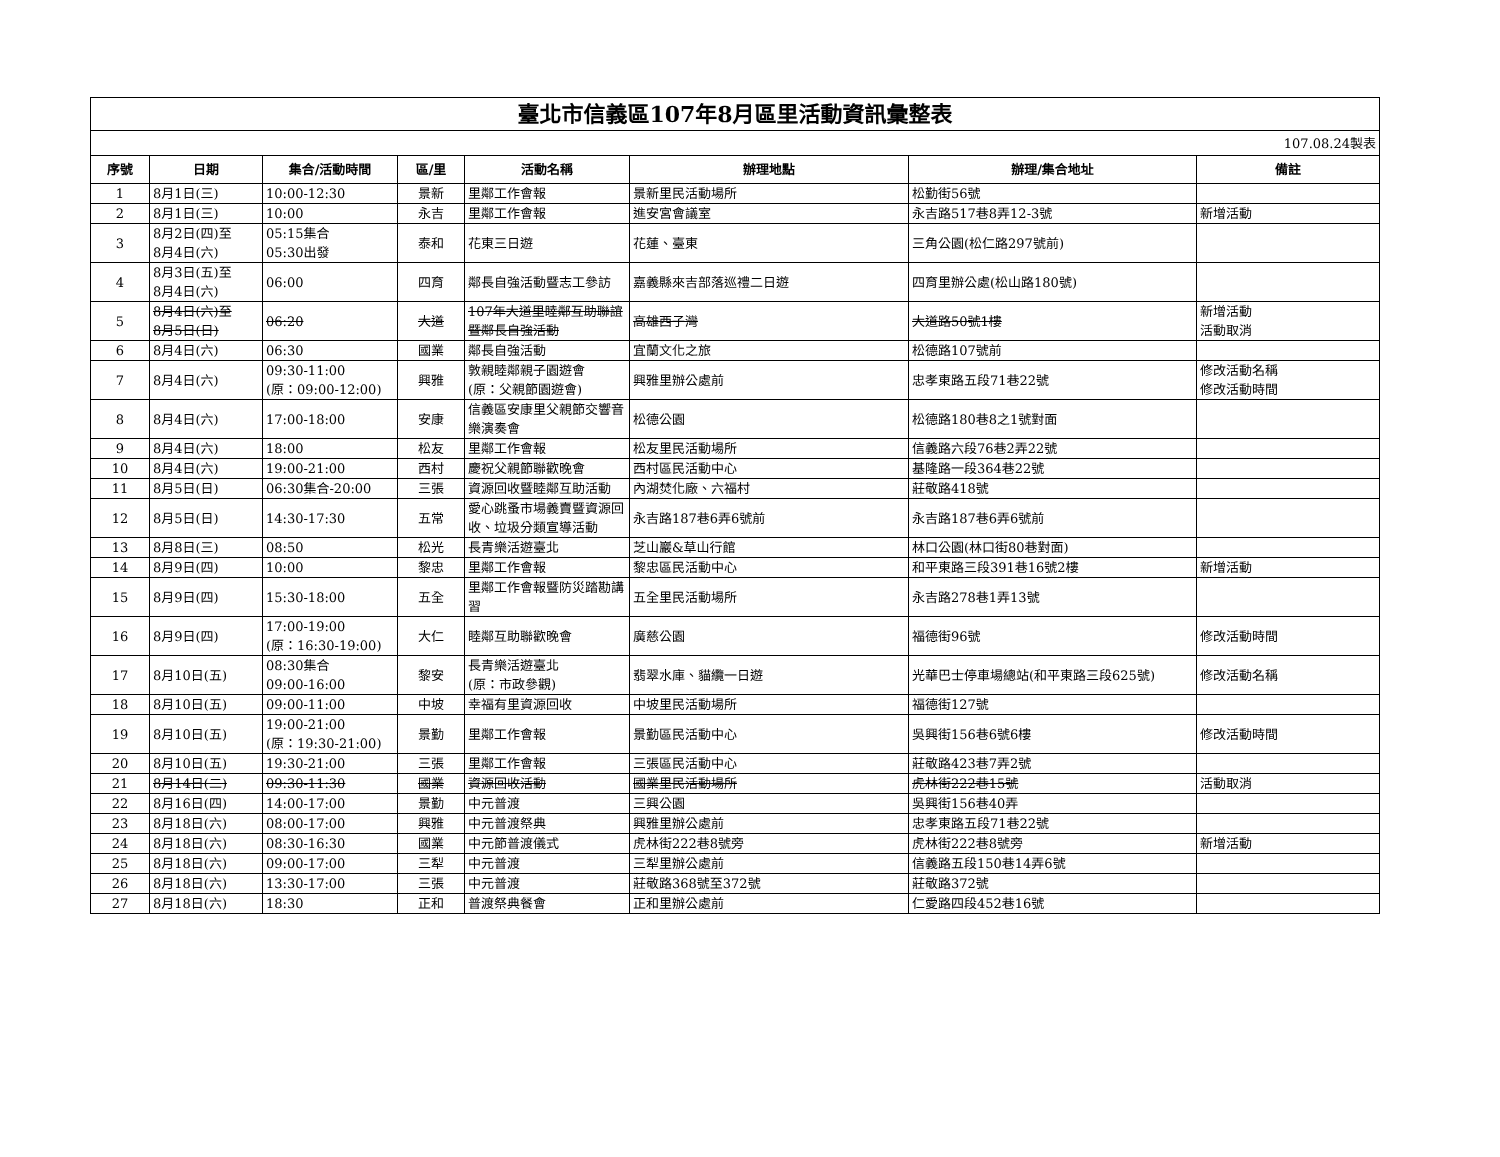| 臺北市信義區107年8月區里活動資訊彙整表 | | | | | | | |
| 107.08.24製表 | | | | | | | |
| 序號 | 日期 | 集合/活動時間 | 區/里 | 活動名稱 | 辦理地點 | 辦理/集合地址 | 備註 |
| 1 | 8月1日(三) | 10:00-12:30 | 景新 | 里鄰工作會報 | 景新里民活動場所 | 松勤街56號 | |
| 2 | 8月1日(三) | 10:00 | 永吉 | 里鄰工作會報 | 進安宮會議室 | 永吉路517巷8弄12-3號 | 新增活動 |
| 3 | 8月2日(四)至 8月4日(六) | 05:15集合 05:30出發 | 泰和 | 花東三日遊 | 花蓮、臺東 | 三角公園(松仁路297號前) | |
| 4 | 8月3日(五)至 8月4日(六) | 06:00 | 四育 | 鄰長自強活動暨志工參訪 | 嘉義縣來吉部落巡禮二日遊 | 四育里辦公處(松山路180號) | |
| 5 | 8月4日(六)至 8月5日(日) | 06:20 | 大道 | 107年大道里睦鄰互助聯誼暨鄰長自強活動 | 高雄西子灣 | 大道路50號1樓 | 新增活動 活動取消 |
| 6 | 8月4日(六) | 06:30 | 國業 | 鄰長自強活動 | 宜蘭文化之旅 | 松德路107號前 | |
| 7 | 8月4日(六) | 09:30-11:00 (原：09:00-12:00) | 興雅 | 敦親睦鄰親子園遊會 (原：父親節園遊會) | 興雅里辦公處前 | 忠孝東路五段71巷22號 | 修改活動名稱 修改活動時間 |
| 8 | 8月4日(六) | 17:00-18:00 | 安康 | 信義區安康里父親節交響音樂演奏會 | 松德公園 | 松德路180巷8之1號對面 | |
| 9 | 8月4日(六) | 18:00 | 松友 | 里鄰工作會報 | 松友里民活動場所 | 信義路六段76巷2弄22號 | |
| 10 | 8月4日(六) | 19:00-21:00 | 西村 | 慶祝父親節聯歡晚會 | 西村區民活動中心 | 基隆路一段364巷22號 | |
| 11 | 8月5日(日) | 06:30集合-20:00 | 三張 | 資源回收暨睦鄰互助活動 | 內湖焚化廠、六福村 | 莊敬路418號 | |
| 12 | 8月5日(日) | 14:30-17:30 | 五常 | 愛心跳蚤市場義賣暨資源回收、垃圾分類宣導活動 | 永吉路187巷6弄6號前 | 永吉路187巷6弄6號前 | |
| 13 | 8月8日(三) | 08:50 | 松光 | 長青樂活遊臺北 | 芝山巖&草山行館 | 林口公園(林口街80巷對面) | |
| 14 | 8月9日(四) | 10:00 | 黎忠 | 里鄰工作會報 | 黎忠區民活動中心 | 和平東路三段391巷16號2樓 | 新增活動 |
| 15 | 8月9日(四) | 15:30-18:00 | 五全 | 里鄰工作會報暨防災踏勘講習 | 五全里民活動場所 | 永吉路278巷1弄13號 | |
| 16 | 8月9日(四) | 17:00-19:00 (原：16:30-19:00) | 大仁 | 睦鄰互助聯歡晚會 | 廣慈公園 | 福德街96號 | 修改活動時間 |
| 17 | 8月10日(五) | 08:30集合 09:00-16:00 | 黎安 | 長青樂活遊臺北 (原：市政參觀) | 翡翠水庫、貓纜一日遊 | 光華巴士停車場總站(和平東路三段625號) | 修改活動名稱 |
| 18 | 8月10日(五) | 09:00-11:00 | 中坡 | 幸福有里資源回收 | 中坡里民活動場所 | 福德街127號 | |
| 19 | 8月10日(五) | 19:00-21:00 (原：19:30-21:00) | 景勤 | 里鄰工作會報 | 景勤區民活動中心 | 吳興街156巷6號6樓 | 修改活動時間 |
| 20 | 8月10日(五) | 19:30-21:00 | 三張 | 里鄰工作會報 | 三張區民活動中心 | 莊敬路423巷7弄2號 | |
| 21 | 8月14日(二) | 09:30-11:30 | 國業 | 資源回收活動 | 國業里民活動場所 | 虎林街222巷15號 | 活動取消 |
| 22 | 8月16日(四) | 14:00-17:00 | 景勤 | 中元普渡 | 三興公園 | 吳興街156巷40弄 | |
| 23 | 8月18日(六) | 08:00-17:00 | 興雅 | 中元普渡祭典 | 興雅里辦公處前 | 忠孝東路五段71巷22號 | |
| 24 | 8月18日(六) | 08:30-16:30 | 國業 | 中元節普渡儀式 | 虎林街222巷8號旁 | 虎林街222巷8號旁 | 新增活動 |
| 25 | 8月18日(六) | 09:00-17:00 | 三犁 | 中元普渡 | 三犁里辦公處前 | 信義路五段150巷14弄6號 | |
| 26 | 8月18日(六) | 13:30-17:00 | 三張 | 中元普渡 | 莊敬路368號至372號 | 莊敬路372號 | |
| 27 | 8月18日(六) | 18:30 | 正和 | 普渡祭典餐會 | 正和里辦公處前 | 仁愛路四段452巷16號 | |